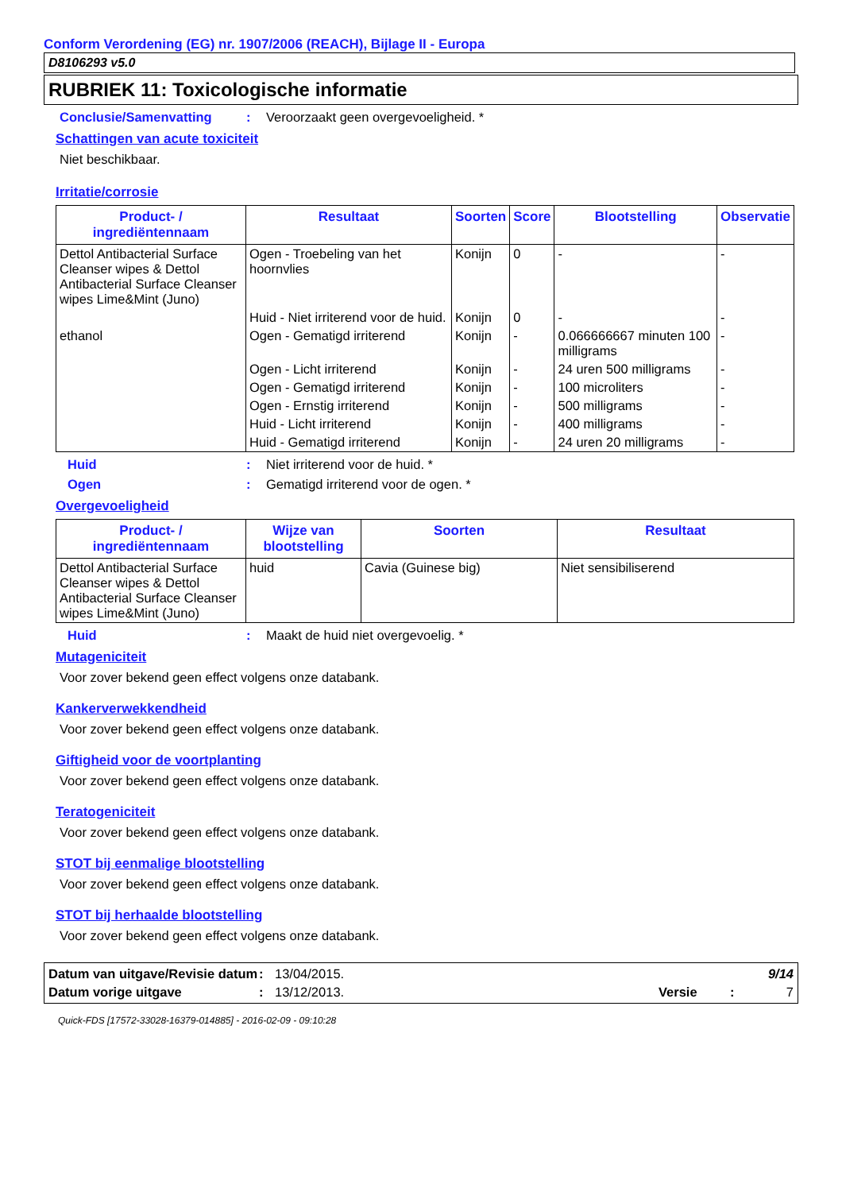Conform Verordening (EG) nr. 1907/2006 (REACH), Bijlage II - Europa
D8106293 v5.0
RUBRIEK 11: Toxicologische informatie
Conclusie/Samenvatting: Veroorzaakt geen overgevoeligheid. *
Schattingen van acute toxiciteit
Niet beschikbaar.
Irritatie/corrosie
| Product- / ingrediëntennaam | Resultaat | Soorten | Score | Blootstelling | Observatie |
| --- | --- | --- | --- | --- | --- |
| Dettol Antibacterial Surface Cleanser wipes & Dettol Antibacterial Surface Cleanser wipes Lime&Mint (Juno) | Ogen - Troebeling van het hoornvlies | Konijn | 0 | - | - |
| | Huid - Niet irriterend voor de huid. | Konijn | 0 | - | - |
| ethanol | Ogen - Gematigd irriterend | Konijn | - | 0.066666667 minuten 100 milligrams | - |
| | Ogen - Licht irriterend | Konijn | - | 24 uren 500 milligrams | - |
| | Ogen - Gematigd irriterend | Konijn | - | 100 microliters | - |
| | Ogen - Ernstig irriterend | Konijn | - | 500 milligrams | - |
| | Huid - Licht irriterend | Konijn | - | 400 milligrams | - |
| | Huid - Gematigd irriterend | Konijn | - | 24 uren 20 milligrams | - |
Huid: Niet irriterend voor de huid. *
Ogen: Gematigd irriterend voor de ogen. *
Overgevoeligheid
| Product- / ingrediëntennaam | Wijze van blootstelling | Soorten | Resultaat |
| --- | --- | --- | --- |
| Dettol Antibacterial Surface Cleanser wipes & Dettol Antibacterial Surface Cleanser wipes Lime&Mint (Juno) | huid | Cavia (Guinese big) | Niet sensibiliserend |
Huid: Maakt de huid niet overgevoelig. *
Mutageniciteit
Voor zover bekend geen effect volgens onze databank.
Kankerverwekkendheid
Voor zover bekend geen effect volgens onze databank.
Giftigheid voor de voortplanting
Voor zover bekend geen effect volgens onze databank.
Teratogeniciteit
Voor zover bekend geen effect volgens onze databank.
STOT bij eenmalige blootstelling
Voor zover bekend geen effect volgens onze databank.
STOT bij herhaalde blootstelling
Voor zover bekend geen effect volgens onze databank.
Datum van uitgave/Revisie datum: 13/04/2015. 9/14 Datum vorige uitgave: 13/12/2013. Versie: 7
Quick-FDS [17572-33028-16379-014885] - 2016-02-09 - 09:10:28